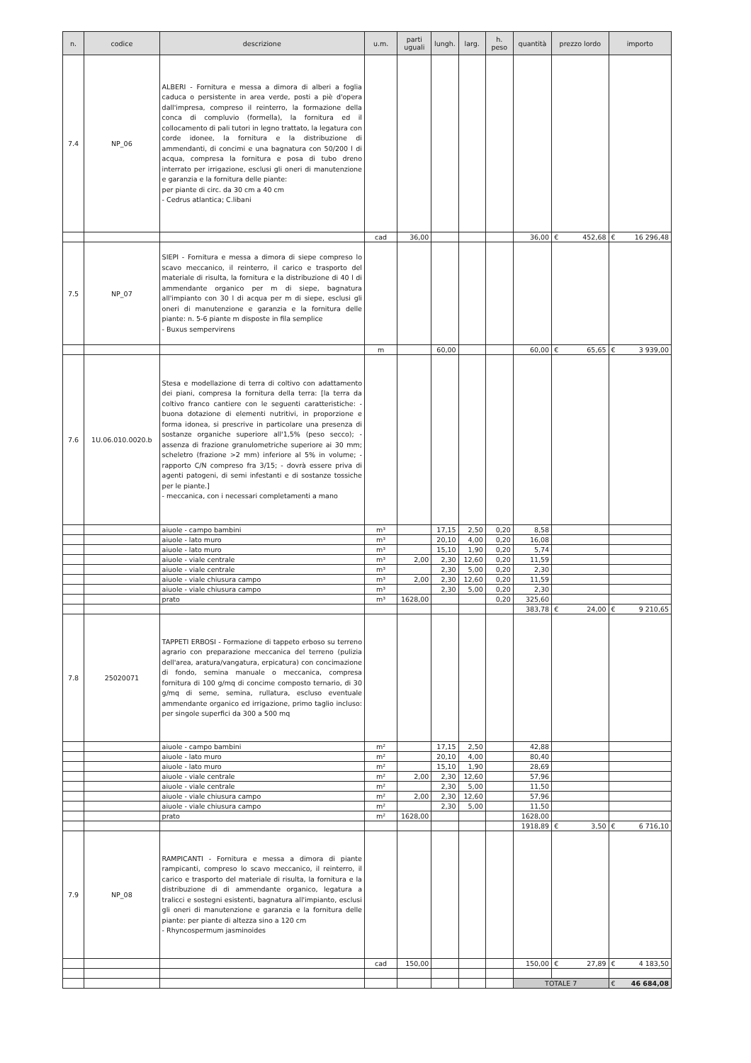| n. | codice | descrizione | u.m. | parti uguali | lungh. | larg. | h. peso | quantità | prezzo lordo | importo |
| --- | --- | --- | --- | --- | --- | --- | --- | --- | --- | --- |
| 7.4 | NP_06 | ALBERI - Fornitura e messa a dimora di alberi a foglia caduca o persistente in area verde, posti a piè d'opera dall'impresa, compreso il reinterro, la formazione della conca di compluvio (formella), la fornitura ed il collocamento di pali tutori in legno trattato, la legatura con corde idonee, la fornitura e la distribuzione di ammendanti, di concimi e una bagnatura con 50/200 l di acqua, compresa la fornitura e posa di tubo dreno interrato per irrigazione, esclusi gli oneri di manutenzione e garanzia e la fornitura delle piante: per piante di circ. da 30 cm a 40 cm - Cedrus atlantica; C.libani | | | | | | | | |
| | | | cad | 36,00 | | | | 36,00 | € 452,68 | € 16 296,48 |
| 7.5 | NP_07 | SIEPI - Fornitura e messa a dimora di siepe compreso lo scavo meccanico, il reinterro, il carico e trasporto del materiale di risulta, la fornitura e la distribuzione di 40 l di ammendante organico per m di siepe, bagnatura all'impianto con 30 l di acqua per m di siepe, esclusi gli oneri di manutenzione e garanzia e la fornitura delle piante: n. 5-6 piante m disposte in fila semplice - Buxus sempervirens | | | | | | | | |
| | | | m | | 60,00 | | | 60,00 | € 65,65 | € 3 939,00 |
| 7.6 | 1U.06.010.0020.b | Stesa e modellazione di terra di coltivo con adattamento dei piani, compresa la fornitura della terra: [la terra da coltivo franco cantiere con le seguenti caratteristiche: - buona dotazione di elementi nutritivi, in proporzione e forma idonea, si prescrive in particolare una presenza di sostanze organiche superiore all'1,5% (peso secco); - assenza di frazione granulometriche superiore ai 30 mm; scheletro (frazione >2 mm) inferiore al 5% in volume; - rapporto C/N compreso fra 3/15; - dovrà essere priva di agenti patogeni, di semi infestanti e di sostanze tossiche per le piante.] - meccanica, con i necessari completamenti a mano | | | | | | | | |
| | | aiuole - campo bambini | m³ | | 17,15 | 2,50 | 0,20 | 8,58 | | |
| | | aiuole - lato muro | m³ | | 20,10 | 4,00 | 0,20 | 16,08 | | |
| | | aiuole - lato muro | m³ | | 15,10 | 1,90 | 0,20 | 5,74 | | |
| | | aiuole - viale centrale | m³ | 2,00 | 2,30 | 12,60 | 0,20 | 11,59 | | |
| | | aiuole - viale centrale | m³ | | 2,30 | 5,00 | 0,20 | 2,30 | | |
| | | aiuole - viale chiusura campo | m³ | 2,00 | 2,30 | 12,60 | 0,20 | 11,59 | | |
| | | aiuole - viale chiusura campo | m³ | | 2,30 | 5,00 | 0,20 | 2,30 | | |
| | | prato | m³ | 1628,00 | | | 0,20 | 325,60 | | |
| | | | | | | | | 383,78 | € 24,00 | € 9 210,65 |
| 7.8 | 25020071 | TAPPETI ERBOSI - Formazione di tappeto erboso su terreno agrario con preparazione meccanica del terreno (pulizia dell'area, aratura/vangatura, erpicatura) con concimazione di fondo, semina manuale o meccanica, compresa fornitura di 100 g/mq di concime composto ternario, di 30 g/mq di seme, semina, rullatura, escluso eventuale ammendante organico ed irrigazione, primo taglio incluso: per singole superfici da 300 a 500 mq | | | | | | | | |
| | | aiuole - campo bambini | m² | | 17,15 | 2,50 | | 42,88 | | |
| | | aiuole - lato muro | m² | | 20,10 | 4,00 | | 80,40 | | |
| | | aiuole - lato muro | m² | | 15,10 | 1,90 | | 28,69 | | |
| | | aiuole - viale centrale | m² | 2,00 | 2,30 | 12,60 | | 57,96 | | |
| | | aiuole - viale centrale | m² | | 2,30 | 5,00 | | 11,50 | | |
| | | aiuole - viale chiusura campo | m² | 2,00 | 2,30 | 12,60 | | 57,96 | | |
| | | aiuole - viale chiusura campo | m² | | 2,30 | 5,00 | | 11,50 | | |
| | | prato | m² | 1628,00 | | | | 1628,00 | | |
| | | | | | | | | 1918,89 | € 3,50 | € 6 716,10 |
| 7.9 | NP_08 | RAMPICANTI - Fornitura e messa a dimora di piante rampicanti, compreso lo scavo meccanico, il reinterro, il carico e trasporto del materiale di risulta, la fornitura e la distribuzione di di ammendante organico, legatura a tralicci e sostegni esistenti, bagnatura all'impianto, esclusi gli oneri di manutenzione e garanzia e la fornitura delle piante: per piante di altezza sino a 120 cm - Rhyncospermum jasminoides | | | | | | | | |
| | | | cad | 150,00 | | | | 150,00 | € 27,89 | € 4 183,50 |
| | | | | | | | | TOTALE 7 | | € 46 684,08 |